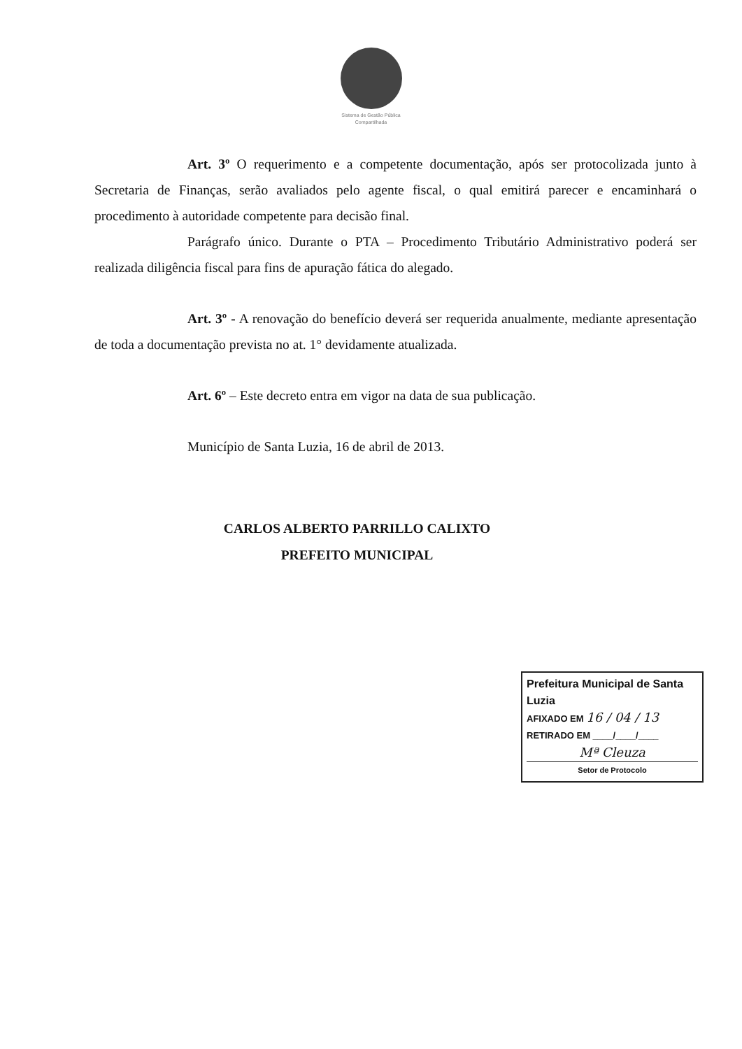Sistema de Gestão Pública Compartilhada
Art. 3º O requerimento e a competente documentação, após ser protocolizada junto à Secretaria de Finanças, serão avaliados pelo agente fiscal, o qual emitirá parecer e encaminhará o procedimento à autoridade competente para decisão final.
Parágrafo único. Durante o PTA – Procedimento Tributário Administrativo poderá ser realizada diligência fiscal para fins de apuração fática do alegado.
Art. 3º - A renovação do benefício deverá ser requerida anualmente, mediante apresentação de toda a documentação prevista no at. 1° devidamente atualizada.
Art. 6º – Este decreto entra em vigor na data de sua publicação.
Município de Santa Luzia, 16 de abril de 2013.
CARLOS ALBERTO PARRILLO CALIXTO
PREFEITO MUNICIPAL
Prefeitura Municipal de Santa Luzia
AFIXADO EM 16 / 04 / 13
RETIRADO EM ____/____/____
Mª Cleuza
Setor de Protocolo